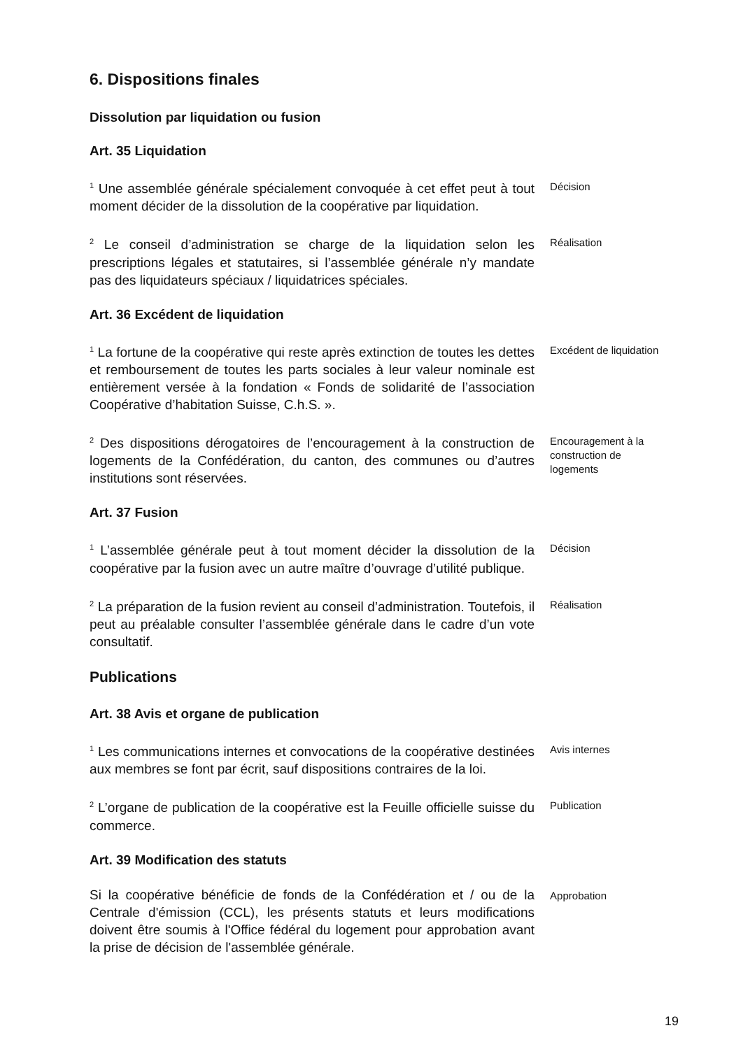6. Dispositions finales
Dissolution par liquidation ou fusion
Art. 35 Liquidation
<sup>1</sup> Une assemblée générale spécialement convoquée à cet effet peut à tout moment décider de la dissolution de la coopérative par liquidation.
Décision
<sup>2</sup> Le conseil d’administration se charge de la liquidation selon les prescriptions légales et statutaires, si l’assemblée générale n’y mandate pas des liquidateurs spéciaux / liquidatrices spéciales.
Réalisation
Art. 36 Excédent de liquidation
<sup>1</sup> La fortune de la coopérative qui reste après extinction de toutes les dettes et remboursement de toutes les parts sociales à leur valeur nominale est entièrement versée à la fondation « Fonds de solidarité de l’association Coopérative d’habitation Suisse, C.h.S. ».
Excédent de liquidation
<sup>2</sup> Des dispositions dérogatoires de l’encouragement à la construction de logements de la Confédération, du canton, des communes ou d’autres institutions sont réservées.
Encouragement à la construction de logements
Art. 37 Fusion
<sup>1</sup> L’assemblée générale peut à tout moment décider la dissolution de la coopérative par la fusion avec un autre maître d’ouvrage d’utilité publique.
Décision
<sup>2</sup> La préparation de la fusion revient au conseil d’administration. Toutefois, il peut au préalable consulter l’assemblée générale dans le cadre d’un vote consultatif.
Réalisation
Publications
Art. 38 Avis et organe de publication
<sup>1</sup> Les communications internes et convocations de la coopérative destinées aux membres se font par écrit, sauf dispositions contraires de la loi.
Avis internes
<sup>2</sup> L’organe de publication de la coopérative est la Feuille officielle suisse du commerce.
Publication
Art. 39 Modification des statuts
Si la coopérative bénéficie de fonds de la Confédération et / ou de la Centrale d'émission (CCL), les présents statuts et leurs modifications doivent être soumis à l'Office fédéral du logement pour approbation avant la prise de décision de l'assemblée générale.
Approbation
19